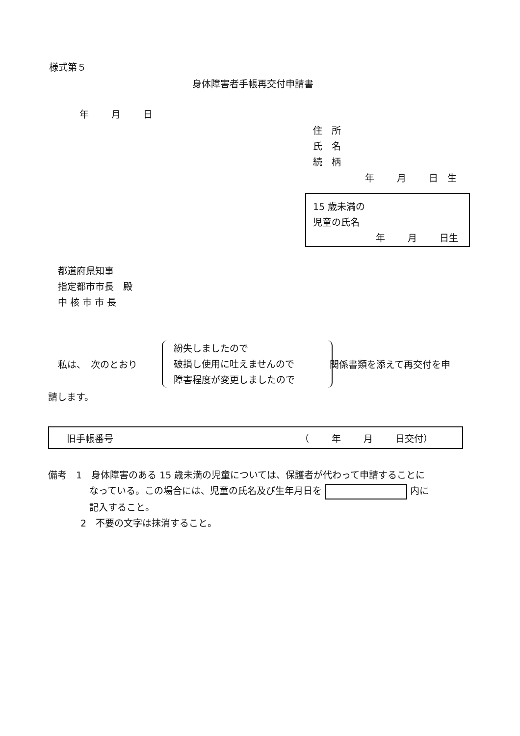様式第５
身体障害者手帳再交付申請書
年 月 日
住　所
氏　名
続　柄
年 月 日　生
15 歳未満の
児童の氏名
年 月 日生
都道府県知事
指定都市市長　殿
中 核 市 市 長
私は、　次のとおり
紛失しましたので
破損し使用に吐えませんので
障害程度が変更しましたので
関係書類を添えて再交付を申
請します。
旧手帳番号 （ 年 月 日交付）
備考　1　身体障害のある 15 歳未満の児童については、保護者が代わって申請することに
なっている。この場合には、児童の氏名及び生年月日を 内に
記入すること。
2　不要の文字は抹消すること。